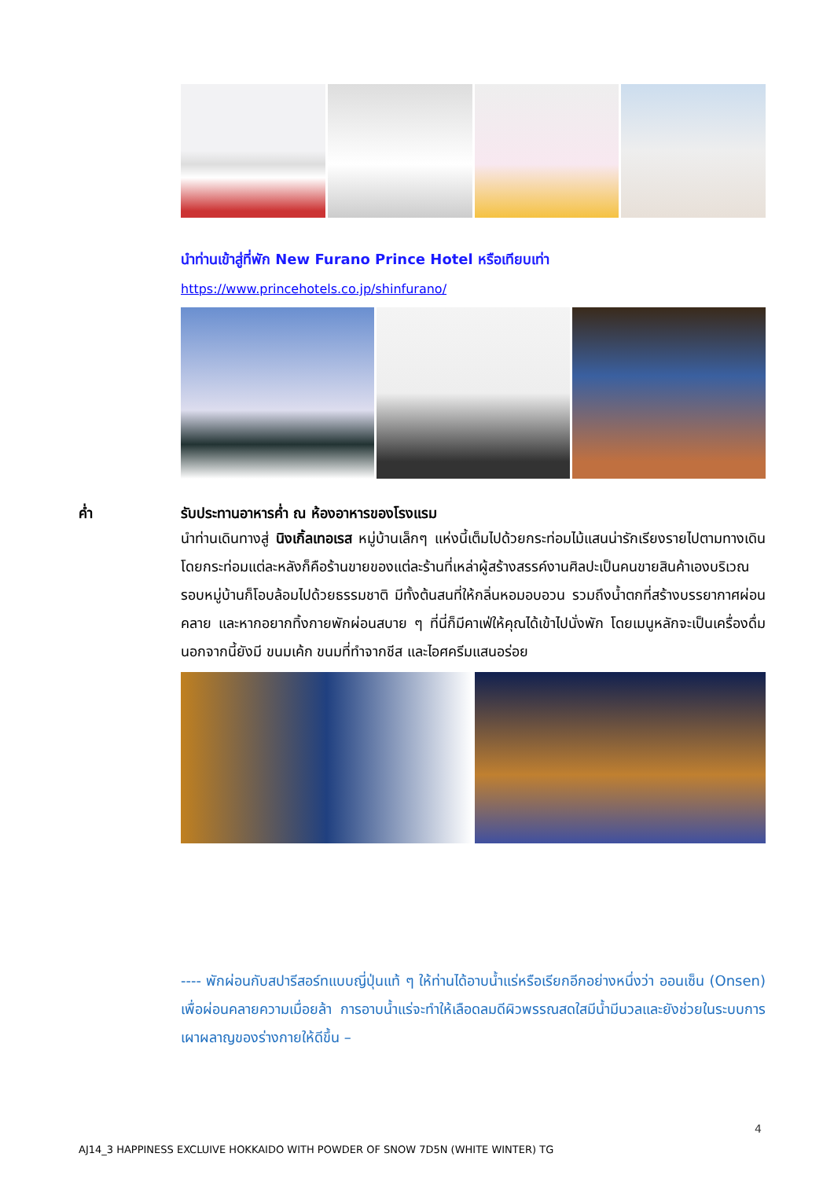นำท่านเข้าสู่ที่พัก New Furano Prince Hotel หรือเทียบเท่า
https://www.princehotels.co.jp/shinfurano/
ค่ำ รับประทานอาหารค่ำ ณ ห้องอาหารของโรงแรม
นำท่านเดินทางสู่ นิงเกิ้ลเทอเรส หมู่บ้านเล็กๆ แห่งนี้เต็มไปด้วยกระท่อมไม้แสนน่ารักเรียงรายไปตามทางเดิน โดยกระท่อมแต่ละหลังก็คือร้านขายของแต่ละร้านที่เหล่าผู้สร้างสรรค์งานศิลปะเป็นคนขายสินค้าเองบริเวณรอบหมู่บ้านก็โอบล้อมไปด้วยธรรมชาติ มีทั้งต้นสนที่ให้กลิ่นหอมอบอวน รวมถึงน้ำตกที่สร้างบรรยากาศผ่อนคลาย และหากอยากทิ้งกายพักผ่อนสบาย ๆ ที่นี่ก็มีคาเฟ่ให้คุณได้เข้าไปนั่งพัก โดยเมนูหลักจะเป็นเครื่องดื่ม นอกจากนี้ยังมี ขนมเค้ก ขนมที่ทำจากชีส และไอศครีมแสนอร่อย
---- พักผ่อนกับสปารีสอร์ทแบบญี่ปุ่นแท้ ๆ ให้ท่านได้อาบน้ำแร่หรือเรียกอีกอย่างหนึ่งว่า ออนเซ็น (Onsen) เพื่อผ่อนคลายความเมื่อยล้า การอาบน้ำแร่จะทำให้เลือดลมดีผิวพรรณสดใสมีน้ำมีนวลและยังช่วยในระบบการเผาผลาญของร่างกายให้ดีขึ้น –
4
AJ14_3 HAPPINESS EXCLUIVE HOKKAIDO WITH POWDER OF SNOW 7D5N (WHITE WINTER) TG